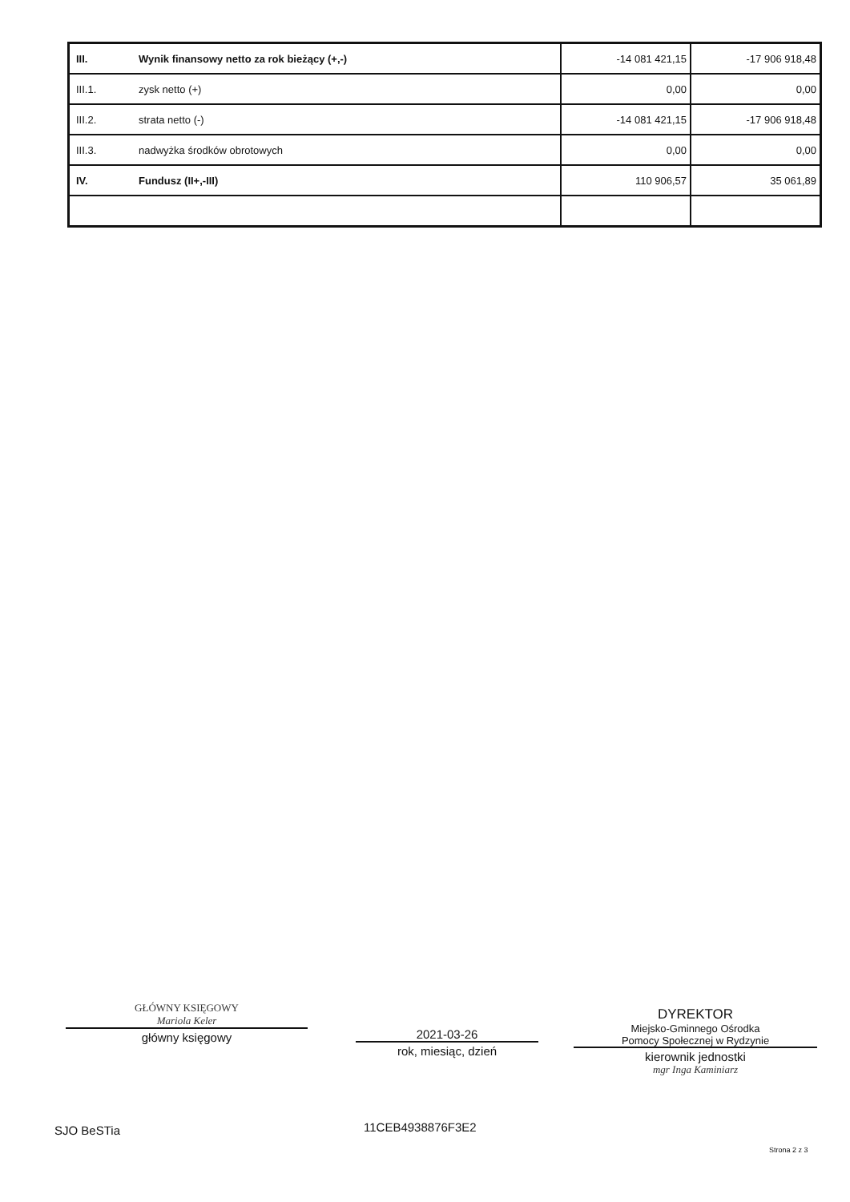| III. | Wynik finansowy netto za rok bieżący (+,-) | -14 081 421,15 | -17 906 918,48 |
| III.1. | zysk netto (+) | 0,00 | 0,00 |
| III.2. | strata netto (-) | -14 081 421,15 | -17 906 918,48 |
| III.3. | nadwyżka środków obrotowych | 0,00 | 0,00 |
| IV. | Fundusz (II+,-III) | 110 906,57 | 35 061,89 |
GŁÓWNY KSIĘGOWY
Mariola Keler
główny księgowy
2021-03-26
rok, miesiąc, dzień
DYREKTOR
Miejsko-Gminnego Ośrodka
Pomocy Społecznej w Rydzynie
kierownik jednostki
mgr Inga Kaminiarz
SJO BeSTia 11CEB4938876F3E2
Strona 2 z 3